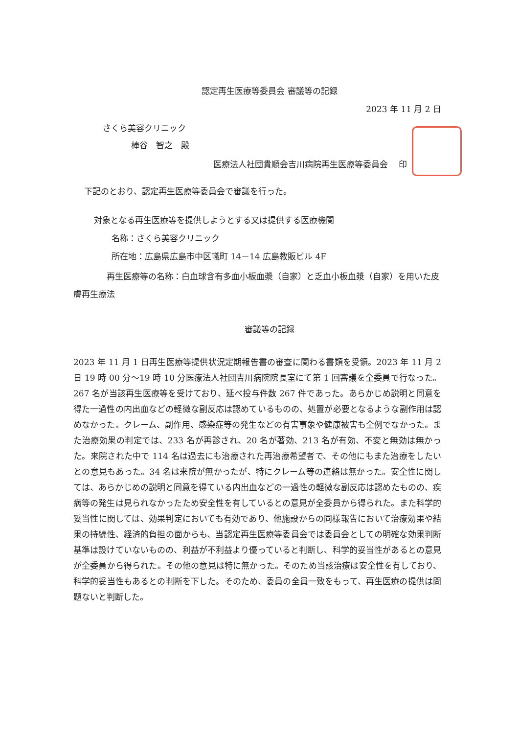認定再生医療等委員会 審議等の記録
2023 年 11 月 2 日
さくら美容クリニック
棒谷　智之　殿
医療法人社団貴順会吉川病院再生医療等委員会　 印
下記のとおり、認定再生医療等委員会で審議を行った。
対象となる再生医療等を提供しようとする又は提供する医療機関
名称：さくら美容クリニック
所在地：広島県広島市中区幟町 14－14 広島教販ビル 4F
　　　　再生医療等の名称：白血球含有多血小板血漿（自家）と乏血小板血漿（自家）を用いた皮膚再生療法
審議等の記録
2023 年 11 月 1 日再生医療等提供状況定期報告書の審査に関わる書類を受領。2023 年 11 月 2 日 19 時 00 分～19 時 10 分医療法人社団吉川病院院長室にて第 1 回審議を全委員で行なった。267 名が当該再生医療等を受けており、延べ投与件数 267 件であった。あらかじめ説明と同意を得た一過性の内出血などの軽微な副反応は認めているものの、処置が必要となるような副作用は認めなかった。クレーム、副作用、感染症等の発生などの有害事象や健康被害も全例でなかった。また治療効果の判定では、233 名が再診され、20 名が著効、213 名が有効、不変と無効は無かった。来院された中で 114 名は過去にも治療された再治療希望者で、その他にもまた治療をしたいとの意見もあった。34 名は来院が無かったが、特にクレーム等の連絡は無かった。安全性に関しては、あらかじめの説明と同意を得ている内出血などの一過性の軽微な副反応は認めたものの、疾病等の発生は見られなかったため安全性を有しているとの意見が全委員から得られた。また科学的妥当性に関しては、効果判定においても有効であり、他施設からの同様報告において治療効果や結果の持続性、経済的負担の面からも、当認定再生医療等委員会では委員会としての明確な効果判断基準は設けていないものの、利益が不利益より優っていると判断し、科学的妥当性があるとの意見が全委員から得られた。その他の意見は特に無かった。そのため当該治療は安全性を有しており、科学的妥当性もあるとの判断を下した。そのため、委員の全員一致をもって、再生医療の提供は問題ないと判断した。